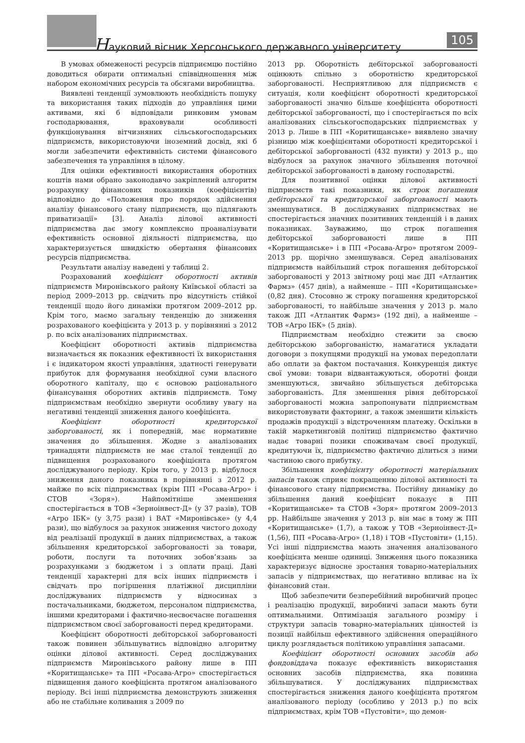Науковий вісник Херсонського державного університету
105
В умовах обмеженості ресурсів підприємцю постійно доводиться обирати оптимальні співвідношення між набором економічних ресурсів та обсягами виробництва.
Виявлені тенденції зумовлюють необхідність пошуку та використання таких підходів до управління цими активами, які б відповідали ринковим умовам господарювання, враховували особливості функціонування вітчизняних сільськогосподарських підприємств, використовуючи іноземний досвід, які б могли забезпечити ефективність системи фінансового забезпечення та управління в цілому.
Для оцінки ефективності використання оборотних коштів нами обрано законодавчо закріплений алгоритм розрахунку фінансових показників (коефіцієнтів) відповідно до «Положення про порядок здійснення аналізу фінансового стану підприємств, що підлягають приватизації» [3]. Аналіз ділової активності підприємства дає змогу комплексно проаналізувати ефективність основної діяльності підприємства, що характеризується швидкістю обертання фінансових ресурсів підприємства.
Результати аналізу наведені у таблиці 2.
Розрахований коефіцієнт оборотності активів підприємств Миронівського району Київської області за період 2009–2013 рр. свідчить про відсутність стійкої тенденції щодо його динаміки протягом 2009–2012 рр. Крім того, маємо загальну тенденцію до зниження розрахованого коефіцієнта у 2013 р. у порівнянні з 2012 р. по всіх аналізованих підприємствах.
Коефіцієнт оборотності активів підприємства визначається як показник ефективності їх використання і є індикатором якості управління, здатності генерувати прибуток для формування необхідної суми власного оборотного капіталу, що є основою раціонального фінансування оборотних активів підприємств. Тому підприємствам необхідно звернути особливу увагу на негативні тенденції зниження даного коефіцієнта.
Коефіцієнт оборотності кредиторської заборгованості, як і попередній, має нормативне значення до збільшення. Жодне з аналізованих тринадцяти підприємств не має сталої тенденції до підвищення розрахованого коефіцієнта протягом досліджуваного періоду. Крім того, у 2013 р. відбулося зниження даного показника в порівнянні з 2012 р. майже по всіх підприємствах (крім ПП «Росава-Агро» і СТОВ «Зоря»). Найпомітніше зменшення спостерігається в ТОВ «Зерноінвест-Д» (у 37 разів), ТОВ «Агро ІБК» (у 3,75 рази) і ВАТ «Миронівське» (у 4,4 рази), що відбулося за рахунок зниження чистого доходу від реалізації продукції в даних підприємствах, а також збільшення кредиторської заборгованості за товари, роботи, послуги та поточних зобов’язань за розрахунками з бюджетом і з оплати праці. Дані тенденції характерні для всіх інших підприємств і свідчать про погіршення платіжної дисципліни досліджуваних підприємств у відносинах з постачальниками, бюджетом, персоналом підприємства, іншими кредиторами і фактично-несвоєчасне погашення підприємством своєї заборгованості перед кредиторами.
Коефіцієнт оборотності дебіторської заборгованості також повинен збільшуватись відповідно алгоритму оцінки ділової активності. Серед досліджуваних підприємств Миронівського району лише в ПП «Коритищанське» та ПП «Росава-Агро» спостерігається підвищення даного коефіцієнта протягом аналізованого періоду. Всі інші підприємства демонструють зниження або не стабільне коливання з 2009 по
2013 рр. Оборотність дебіторської заборгованості оцінюють спільно з оборотністю кредиторської заборгованості. Несприятливою для підприємств є ситуація, коли коефіцієнт оборотності кредиторської заборгованості значно більше коефіцієнта оборотності дебіторської заборгованості, що і спостерігається по всіх аналізованих сільськогосподарських підприємствах у 2013 р. Лише в ПП «Коритищанське» виявлено значну різницю між коефіцієнтами оборотності кредиторської і дебіторської заборгованості (432 пункти) у 2013 р., що відбулося за рахунок значного збільшення поточної дебіторської заборгованості в даному господарстві.
Для позитивної оцінки ділової активності підприємств такі показники, як строк погашення дебіторської та кредиторської заборгованості мають зменшуватися. В досліджуваних підприємствах не спостерігається значних позитивних тенденцій і в даних показниках. Зауважимо, що строк погашення дебіторської заборгованості лише в ПП «Коритищанське» і в ПП «Росава-Агро» протягом 2009–2013 рр. щорічно зменшувався. Серед аналізованих підприємств найбільший строк погашення дебіторської заборгованості у 2013 звітному році має ДП «Атлантик Фармз» (457 днів), а найменше – ПП «Коритищанське» (0,82 дня). Стосовно ж строку погашення кредиторської заборгованості, то найбільше значення у 2013 р. мало також ДП «Атлантик Фармз» (192 дні), а найменше – ТОВ «Агро ІБК» (5 днів).
Підприємствам необхідно стежити за своєю дебіторською заборгованістю, намагатися укладати договори з покупцями продукції на умовах передоплати або оплати за фактом постачання. Конкуренція диктує свої умови: товари відвантажуються, оборотні фонди зменшуються, звичайно збільшується дебіторська заборгованість. Для зменшення рівня дебіторської заборгованості можна запропонувати підприємствам використовувати факторинг, а також зменшити кількість продажів продукції з відстроченням платежу. Оскільки в такій маркетинговій політиці підприємство фактично надає товарні позики споживачам своєї продукції, кредитуючи їх, підприємство фактично ділиться з ними частиною свого прибутку.
Збільшення коефіцієнту оборотності матеріальних запасів також сприяє покращенню ділової активності та фінансового стану підприємства. Постійну динаміку до збільшення даний коефіцієнт показує в ПП «Коритищанське» та СТОВ «Зоря» протягом 2009–2013 рр. Найбільше значення у 2013 р. він має в тому ж ПП «Коритищанське» (1,7), а також у ТОВ «Зерноінвест-Д» (1,56), ПП «Росава-Агро» (1,18) і ТОВ «Пустовіти» (1,15). Усі інші підприємства мають значення аналізованого коефіцієнта менше одиниці. Зниження цього показника характеризує відносне зростання товарно-матеріальних запасів у підприємствах, що негативно впливає на їх фінансовий стан.
Щоб забезпечити безперебійний виробничий процес і реалізацію продукції, виробничі запаси мають бути оптимальними. Оптимізація загального розміру і структури запасів товарно-матеріальних цінностей із позиції найбільш ефективного здійснення операційного циклу розглядається політикою управління запасами.
Коефіцієнт оборотності основних засобів або фондовіддача показує ефективність використання основних засобів підприємства, яка повинна збільшуватися. У досліджуваних підприємствах спостерігається зниження даного коефіцієнта протягом аналізованого періоду (особливо у 2013 р.) по всіх підприємствах, крім ТОВ «Пустовіти», що демон-